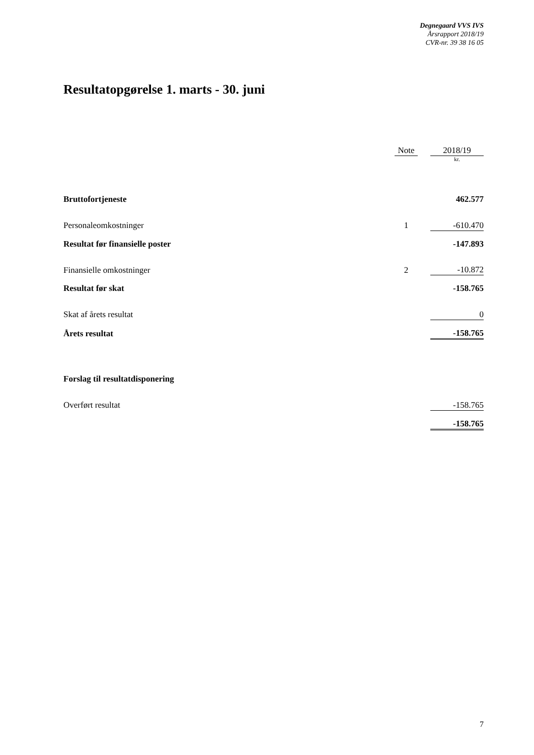Degnegaard VVS IVS
Årsrapport 2018/19
CVR-nr. 39 38 16 05
Resultatopgørelse 1. marts - 30. juni
| | Note | | 2018/19 |
| --- | --- | --- | --- |
| | | | kr. |
| Bruttofortjeneste | | | 462.577 |
| Personaleomkostninger | 1 | | -610.470 |
| Resultat før finansielle poster | | | -147.893 |
| Finansielle omkostninger | 2 | | -10.872 |
| Resultat før skat | | | -158.765 |
| Skat af årets resultat | | | 0 |
| Årets resultat | | | -158.765 |
| Forslag til resultatdisponering | | | |
| Overført resultat | | | -158.765 |
| | | | -158.765 |
7